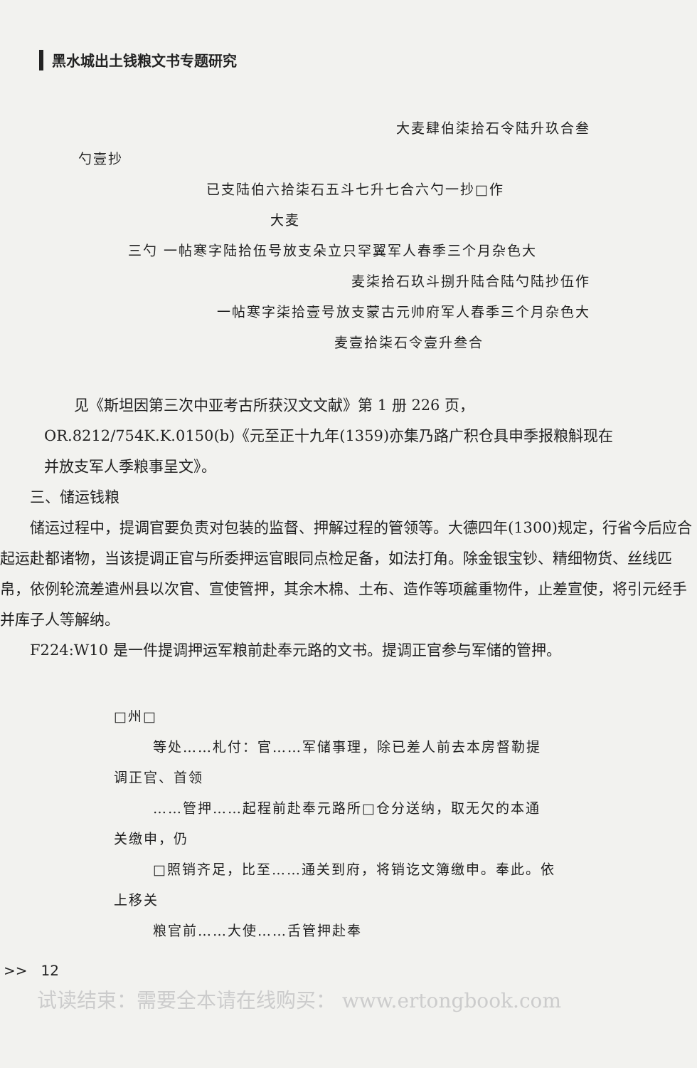黑水城出土钱粮文书专题研究
大麦肆伯柒拾石令陆升玖合叁
勺壹抄
已支陆伯六拾柒石五斗七升七合六勺一抄□作
大麦
三勺 一帖寒字陆拾伍号放支朵立只罕翼军人春季三个月杂色大
麦柒拾石玖斗捌升陆合陆勺陆抄伍作
一帖寒字柒拾壹号放支蒙古元帅府军人春季三个月杂色大
麦壹拾柒石令壹升叁合
见《斯坦因第三次中亚考古所获汉文文献》第 1 册 226 页，OR.8212/754K.K.0150(b)《元至正十九年(1359)亦集乃路广积仓具申季报粮斛现在并放支军人季粮事呈文》。
三、储运钱粮
储运过程中，提调官要负责对包装的监督、押解过程的管领等。大德四年(1300)规定，行省今后应合起运赴都诸物，当该提调正官与所委押运官眼同点检足备，如法打角。除金银宝钞、精细物货、丝线匹帛，依例轮流差遣州县以次官、宣使管押，其余木棉、土布、造作等项麄重物件，止差宣使，将引元经手并库子人等解纳。
F224:W10 是一件提调押运军粮前赴奉元路的文书。提调正官参与军储的管押。
□州□
等处……札付：官……军储事理，除已差人前去本房督勒提
调正官、首领
……管押……起程前赴奉元路所□仓分送纳，取无欠的本通
关缴申，仍
□照销齐足，比至……通关到府，将销讫文簿缴申。奉此。依
上移关
粮官前……大使……舌管押赴奉
>> 12
试读结束：需要全本请在线购买： www.ertongbook.com